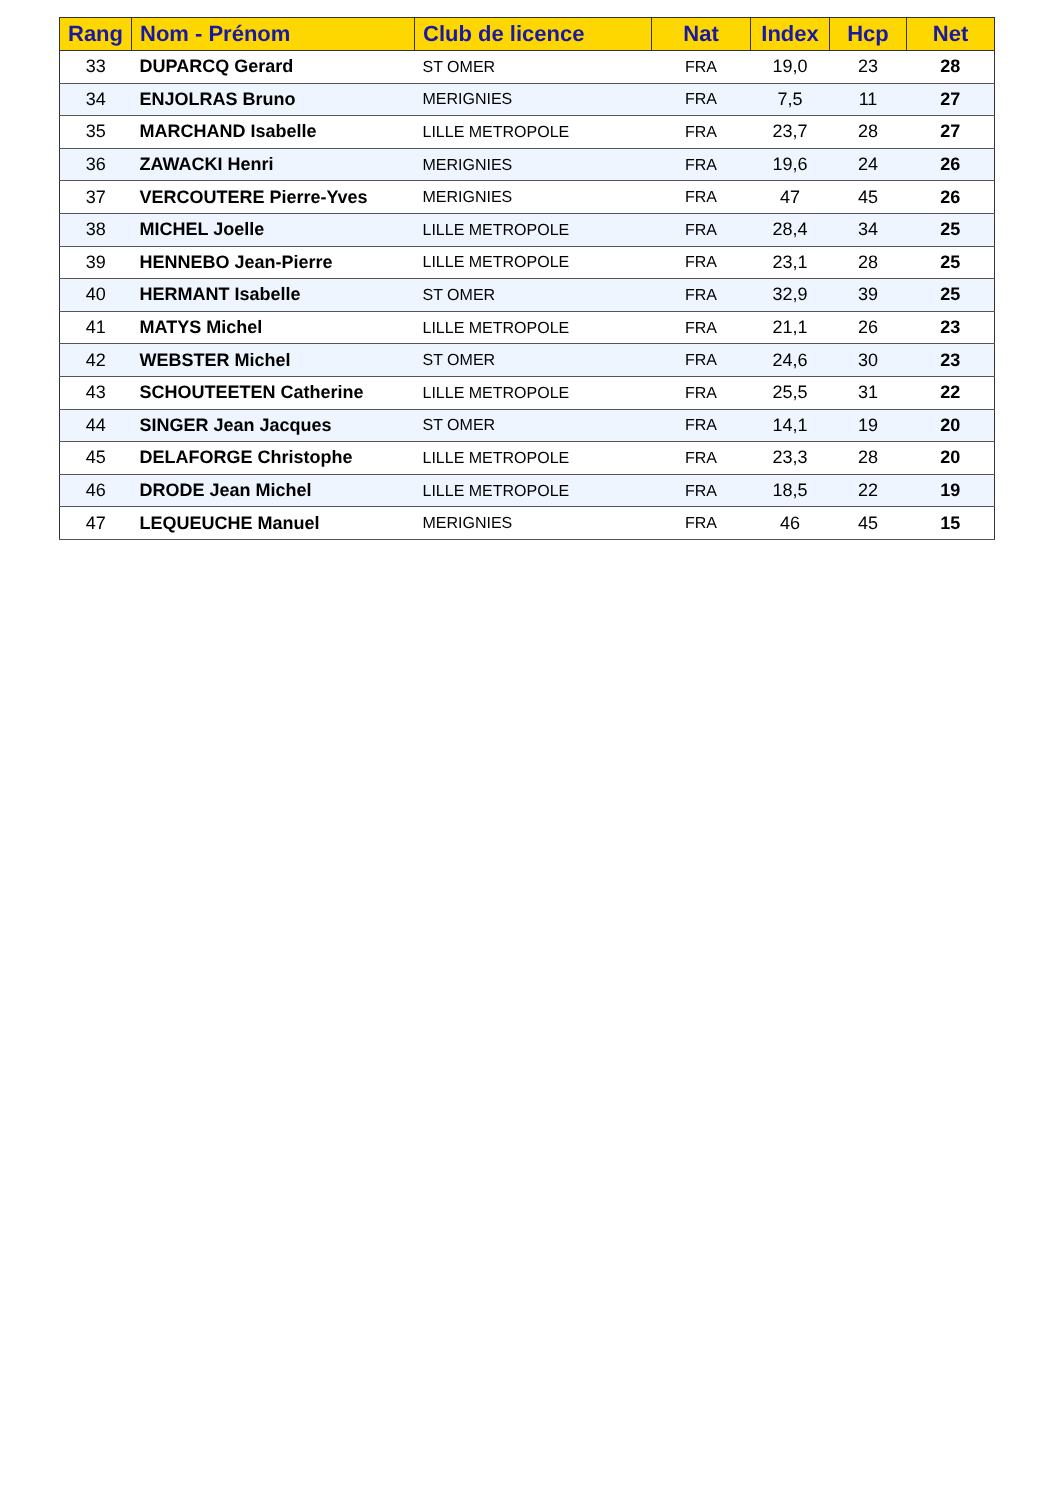| Rang | Nom - Prénom | Club de licence | Nat | Index | Hcp | Net |
| --- | --- | --- | --- | --- | --- | --- |
| 33 | DUPARCQ Gerard | ST OMER | FRA | 19,0 | 23 | 28 |
| 34 | ENJOLRAS Bruno | MERIGNIES | FRA | 7,5 | 11 | 27 |
| 35 | MARCHAND Isabelle | LILLE METROPOLE | FRA | 23,7 | 28 | 27 |
| 36 | ZAWACKI Henri | MERIGNIES | FRA | 19,6 | 24 | 26 |
| 37 | VERCOUTERE Pierre-Yves | MERIGNIES | FRA | 47 | 45 | 26 |
| 38 | MICHEL Joelle | LILLE METROPOLE | FRA | 28,4 | 34 | 25 |
| 39 | HENNEBO Jean-Pierre | LILLE METROPOLE | FRA | 23,1 | 28 | 25 |
| 40 | HERMANT Isabelle | ST OMER | FRA | 32,9 | 39 | 25 |
| 41 | MATYS Michel | LILLE METROPOLE | FRA | 21,1 | 26 | 23 |
| 42 | WEBSTER Michel | ST OMER | FRA | 24,6 | 30 | 23 |
| 43 | SCHOUTEETEN Catherine | LILLE METROPOLE | FRA | 25,5 | 31 | 22 |
| 44 | SINGER Jean Jacques | ST OMER | FRA | 14,1 | 19 | 20 |
| 45 | DELAFORGE Christophe | LILLE METROPOLE | FRA | 23,3 | 28 | 20 |
| 46 | DRODE Jean Michel | LILLE METROPOLE | FRA | 18,5 | 22 | 19 |
| 47 | LEQUEUCHE Manuel | MERIGNIES | FRA | 46 | 45 | 15 |